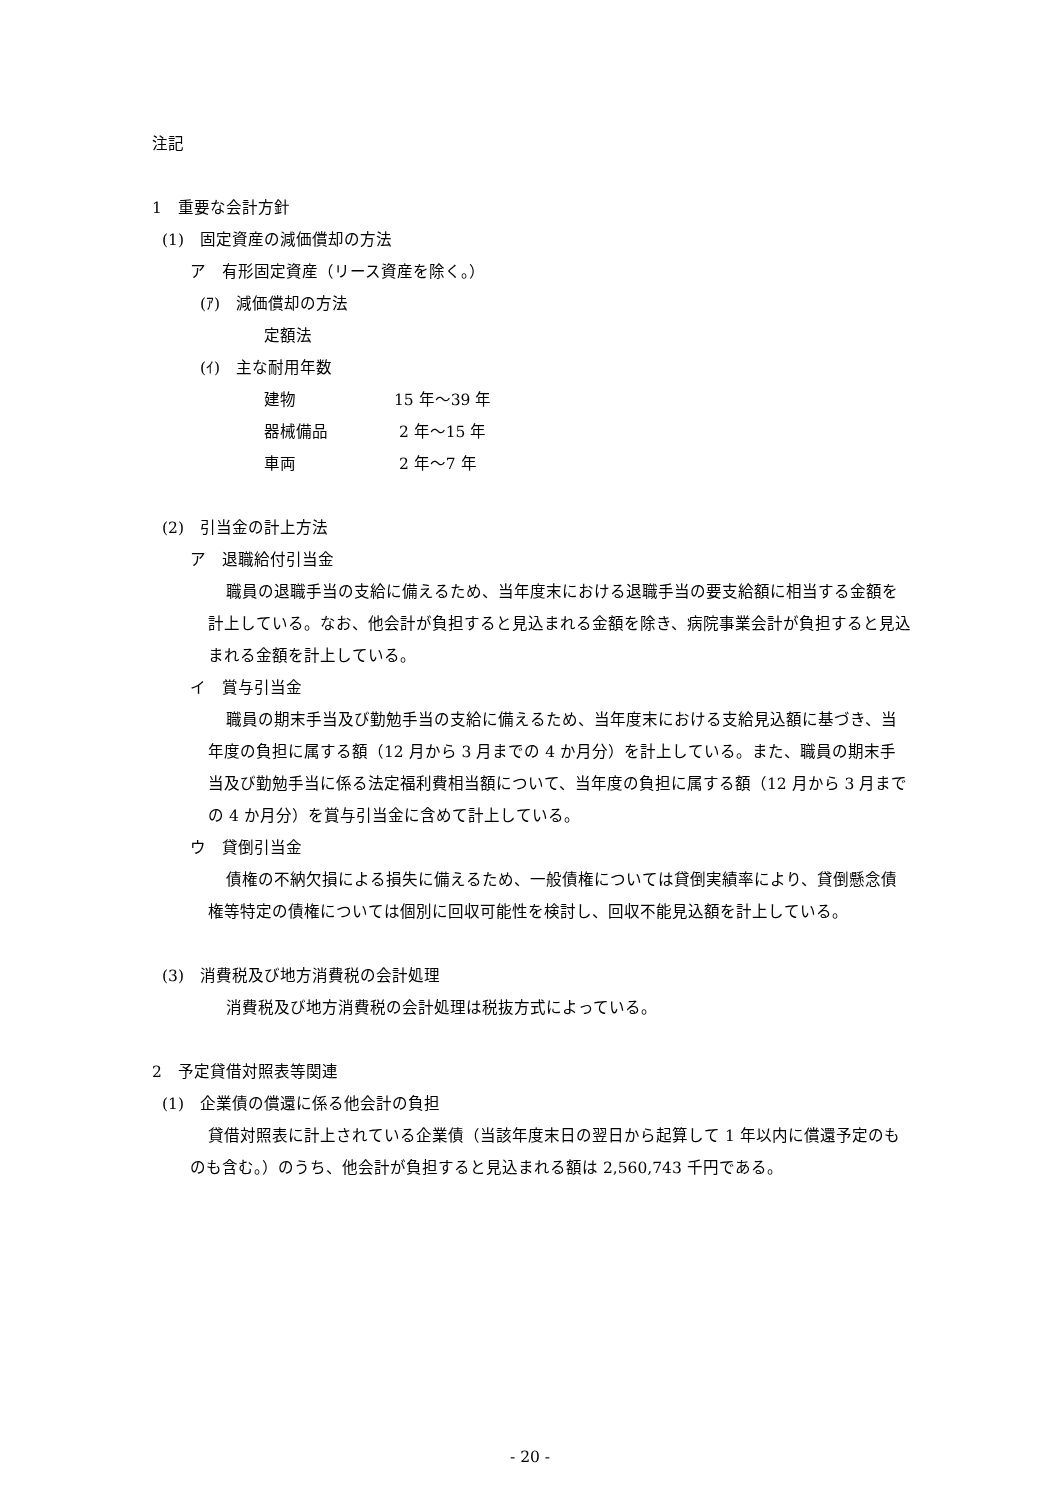注記
1　重要な会計方針
(1)　固定資産の減価償却の方法
ア　有形固定資産（リース資産を除く。）
(ｱ)　減価償却の方法
定額法
(ｲ)　主な耐用年数
建物 15 年～39 年
器械備品 2 年～15 年
車両 2 年～7 年
(2)　引当金の計上方法
ア　退職給付引当金
職員の退職手当の支給に備えるため、当年度末における退職手当の要支給額に相当する金額を計上している。なお、他会計が負担すると見込まれる金額を除き、病院事業会計が負担すると見込まれる金額を計上している。
イ　賞与引当金
職員の期末手当及び勤勉手当の支給に備えるため、当年度末における支給見込額に基づき、当年度の負担に属する額（12 月から 3 月までの 4 か月分）を計上している。また、職員の期末手当及び勤勉手当に係る法定福利費相当額について、当年度の負担に属する額（12 月から 3 月までの 4 か月分）を賞与引当金に含めて計上している。
ウ　貸倒引当金
債権の不納欠損による損失に備えるため、一般債権については貸倒実績率により、貸倒懸念債権等特定の債権については個別に回収可能性を検討し、回収不能見込額を計上している。
(3)　消費税及び地方消費税の会計処理
消費税及び地方消費税の会計処理は税抜方式によっている。
2　予定貸借対照表等関連
(1)　企業債の償還に係る他会計の負担
貸借対照表に計上されている企業債（当該年度末日の翌日から起算して 1 年以内に償還予定のものも含む。）のうち、他会計が負担すると見込まれる額は 2,560,743 千円である。
- 20 -